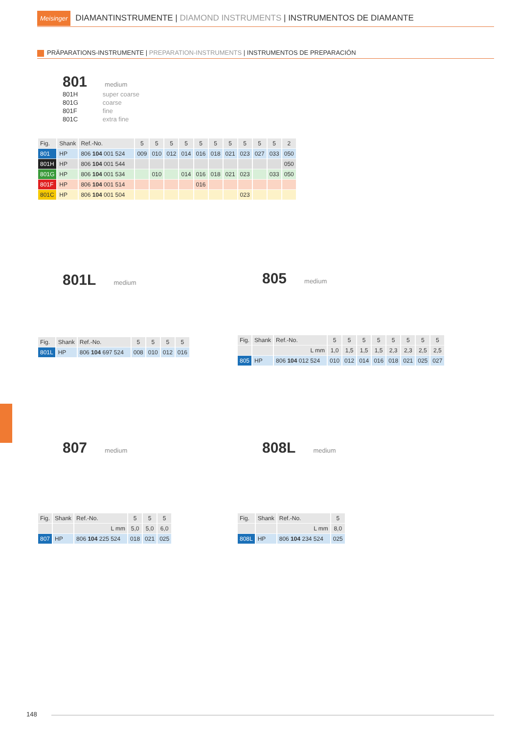Meisinger
DIAMANTINSTRUMENTE | DIAMOND INSTRUMENTS | INSTRUMENTOS DE DIAMANTE
PRÄPARATIONS-INSTRUMENTE | PREPARATION-INSTRUMENTS | INSTRUMENTOS DE PREPARACIÓN
801
medium
801H
801G
801F
801C
super coarse
coarse
fine
extra fine
| Fig. | Shank | Ref.-No. | 5 | 5 | 5 | 5 | 5 | 5 | 5 | 5 | 5 | 5 | 2 |
| 801 | HP | 806 104 001 524 | 009 | 010 | 012 | 014 | 016 | 018 | 021 | 023 | 027 | 033 | 050 |
| 801H | HP | 806 104 001 544 | | | | | | | | | | | 050 |
| 801G | HP | 806 104 001 534 | | 010 | | 014 | 016 | 018 | 021 | 023 | | 033 | 050 |
| 801F | HP | 806 104 001 514 | | | | | 016 | | | | | | |
| 801C | HP | 806 104 001 504 | | | | | | | | 023 | | | |
801L
medium
| Fig. | Shank | Ref.-No. | 5 | 5 | 5 | 5 |
| 801L | HP | 806 104 697 524 | 008 | 010 | 012 | 016 |
805
medium
| Fig. | Shank | Ref.-No. | 5 | 5 | 5 | 5 | 5 | 5 | 5 | 5 |
| | | L mm | 1,0 | 1,5 | 1,5 | 1,5 | 2,3 | 2,3 | 2,5 | 2,5 |
| 805 | HP | 806 104 012 524 | 010 | 012 | 014 | 016 | 018 | 021 | 025 | 027 |
807
medium
| Fig. | Shank | Ref.-No. | 5 | 5 | 5 |
| | | L mm | 5,0 | 5,0 | 6,0 |
| 807 | HP | 806 104 225 524 | 018 | 021 | 025 |
808L
medium
| Fig. | Shank | Ref.-No. | 5 |
| | | L mm | 8,0 |
| 808L | HP | 806 104 234 524 | 025 |
148